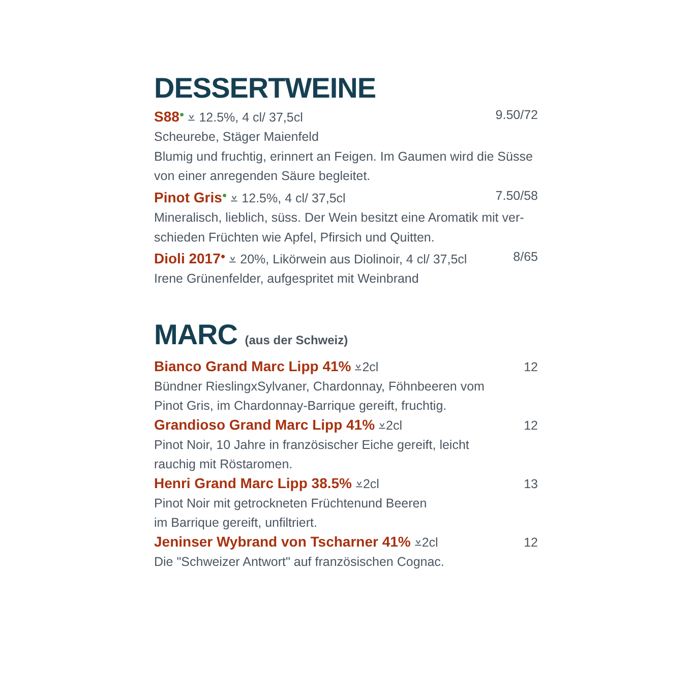DESSERTWEINE
S88● ⩡ 12.5%, 4 cl/ 37,5cl 9.50/72
Scheurebe, Stäger Maienfeld
Blumig und fruchtig, erinnert an Feigen. Im Gaumen wird die Süsse von einer anregenden Säure begleitet.
Pinot Gris● ⩡ 12.5%, 4 cl/ 37,5cl 7.50/58
Mineralisch, lieblich, süss. Der Wein besitzt eine Aromatik mit ver-schieden Früchten wie Apfel, Pfirsich und Quitten.
Dioli 2017● ⩡ 20%, Likörwein aus Diolinoir, 4 cl/ 37,5cl 8/65
Irene Grünenfelder, aufgespritet mit Weinbrand
MARC (aus der Schweiz)
Bianco Grand Marc Lipp 41% ⩡2cl 12
Bündner RieslingxSylvaner, Chardonnay, Föhnbeeren vom
Pinot Gris, im Chardonnay-Barrique gereift, fruchtig.
Grandioso Grand Marc Lipp 41% ⩡2cl 12
Pinot Noir, 10 Jahre in französischer Eiche gereift, leicht
rauchig mit Röstaromen.
Henri Grand Marc Lipp 38.5% ⩡2cl 13
Pinot Noir mit getrockneten Früchtenund Beeren
im Barrique gereift, unfiltriert.
Jeninser Wybrand von Tscharner 41% ⩡2cl 12
Die "Schweizer Antwort" auf französischen Cognac.